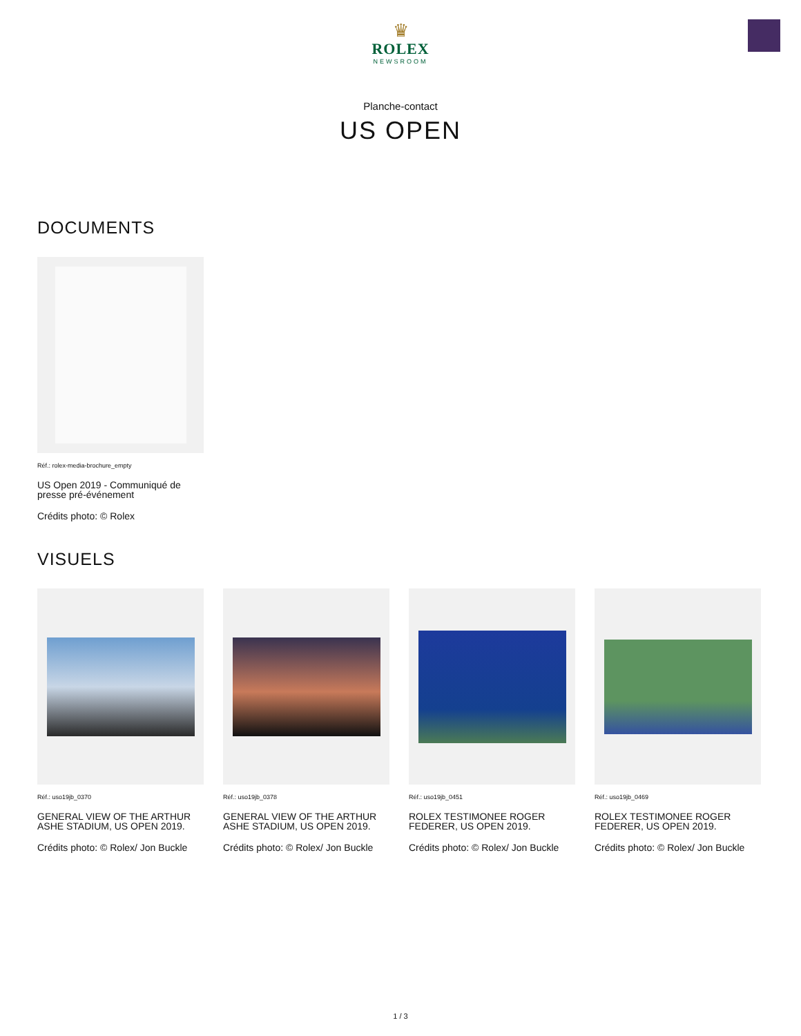♛
ROLEX
NEWSROOM
Planche-contact
US OPEN
DOCUMENTS
Réf.: rolex-media-brochure_empty
US Open 2019 - Communiqué de presse pré-événement
Crédits photo: © Rolex
VISUELS
Réf.: uso19jb_0370
GENERAL VIEW OF THE ARTHUR ASHE STADIUM, US OPEN 2019.
Crédits photo: © Rolex/ Jon Buckle
Réf.: uso19jb_0378
GENERAL VIEW OF THE ARTHUR ASHE STADIUM, US OPEN 2019.
Crédits photo: © Rolex/ Jon Buckle
Réf.: uso19jb_0451
ROLEX TESTIMONEE ROGER FEDERER, US OPEN 2019.
Crédits photo: © Rolex/ Jon Buckle
Réf.: uso19jb_0469
ROLEX TESTIMONEE ROGER FEDERER, US OPEN 2019.
Crédits photo: © Rolex/ Jon Buckle
1 / 3